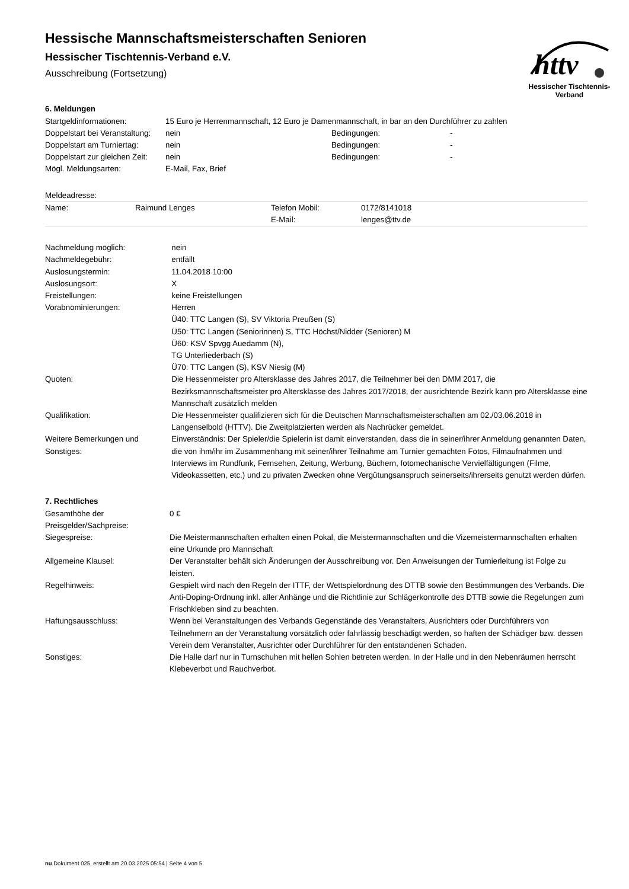httv
Hessischer Tischtennis-Verband
Hessische Mannschaftsmeisterschaften Senioren
Hessischer Tischtennis-Verband e.V.
Ausschreibung (Fortsetzung)
6. Meldungen
| Startgeldinformationen: | 15 Euro je Herrenmannschaft, 12 Euro je Damenmannschaft, in bar an den Durchführer zu zahlen | | |
| Doppelstart bei Veranstaltung: | nein | Bedingungen: | - |
| Doppelstart am Turniertag: | nein | Bedingungen: | - |
| Doppelstart zur gleichen Zeit: | nein | Bedingungen: | - |
| Mögl. Meldungsarten: | E-Mail, Fax, Brief | | |
Meldeadresse:
| Name: | Raimund Lenges | Telefon Mobil: | 0172/8141018 |
| | | E-Mail: | lenges@ttv.de |
| Nachmeldung möglich: | nein |
| Nachmeldegebühr: | entfällt |
| Auslosungstermin: | 11.04.2018 10:00 |
| Auslosungsort: | X |
| Freistellungen: | keine Freistellungen |
| Vorabnominierungen: | Herren Ü40: TTC Langen (S), SV Viktoria Preußen (S) Ü50: TTC Langen (Seniorinnen) S, TTC Höchst/Nidder (Senioren) M Ü60: KSV Spvgg Auedamm (N), TG Unterliederbach (S) Ü70: TTC Langen (S), KSV Niesig (M) |
| Quoten: | Die Hessenmeister pro Altersklasse des Jahres 2017, die Teilnehmer bei den DMM 2017, die Bezirksmannschaftsmeister pro Altersklasse des Jahres 2017/2018, der ausrichtende Bezirk kann pro Altersklasse eine Mannschaft zusätzlich melden |
| Qualifikation: | Die Hessenmeister qualifizieren sich für die Deutschen Mannschaftsmeisterschaften am 02./03.06.2018 in Langenselbold (HTTV). Die Zweitplatzierten werden als Nachrücker gemeldet. |
| Weitere Bemerkungen und Sonstiges: | Einverständnis: Der Spieler/die Spielerin ist damit einverstanden, dass die in seiner/ihrer Anmeldung genannten Daten, die von ihm/ihr im Zusammenhang mit seiner/ihrer Teilnahme am Turnier gemachten Fotos, Filmaufnahmen und Interviews im Rundfunk, Fernsehen, Zeitung, Werbung, Büchern, fotomechanische Vervielfältigungen (Filme, Videokassetten, etc.) und zu privaten Zwecken ohne Vergütungsanspruch seinerseits/ihrerseits genutzt werden dürfen. |
7. Rechtliches
| Gesamthöhe der Preisgelder/Sachpreise: | 0 € |
| Siegespreise: | Die Meistermannschaften erhalten einen Pokal, die Meistermannschaften und die Vizemeistermannschaften erhalten eine Urkunde pro Mannschaft |
| Allgemeine Klausel: | Der Veranstalter behält sich Änderungen der Ausschreibung vor. Den Anweisungen der Turnierleitung ist Folge zu leisten. |
| Regelhinweis: | Gespielt wird nach den Regeln der ITTF, der Wettspielordnung des DTTB sowie den Bestimmungen des Verbands. Die Anti-Doping-Ordnung inkl. aller Anhänge und die Richtlinie zur Schlägerkontrolle des DTTB sowie die Regelungen zum Frischkleben sind zu beachten. |
| Haftungsausschluss: | Wenn bei Veranstaltungen des Verbands Gegenstände des Veranstalters, Ausrichters oder Durchführers von Teilnehmern an der Veranstaltung vorsätzlich oder fahrlässig beschädigt werden, so haften der Schädiger bzw. dessen Verein dem Veranstalter, Ausrichter oder Durchführer für den entstandenen Schaden. |
| Sonstiges: | Die Halle darf nur in Turnschuhen mit hellen Sohlen betreten werden. In der Halle und in den Nebenräumen herrscht Klebeverbot und Rauchverbot. |
nu.Dokument 025, erstellt am 20.03.2025 05:54 | Seite 4 von 5